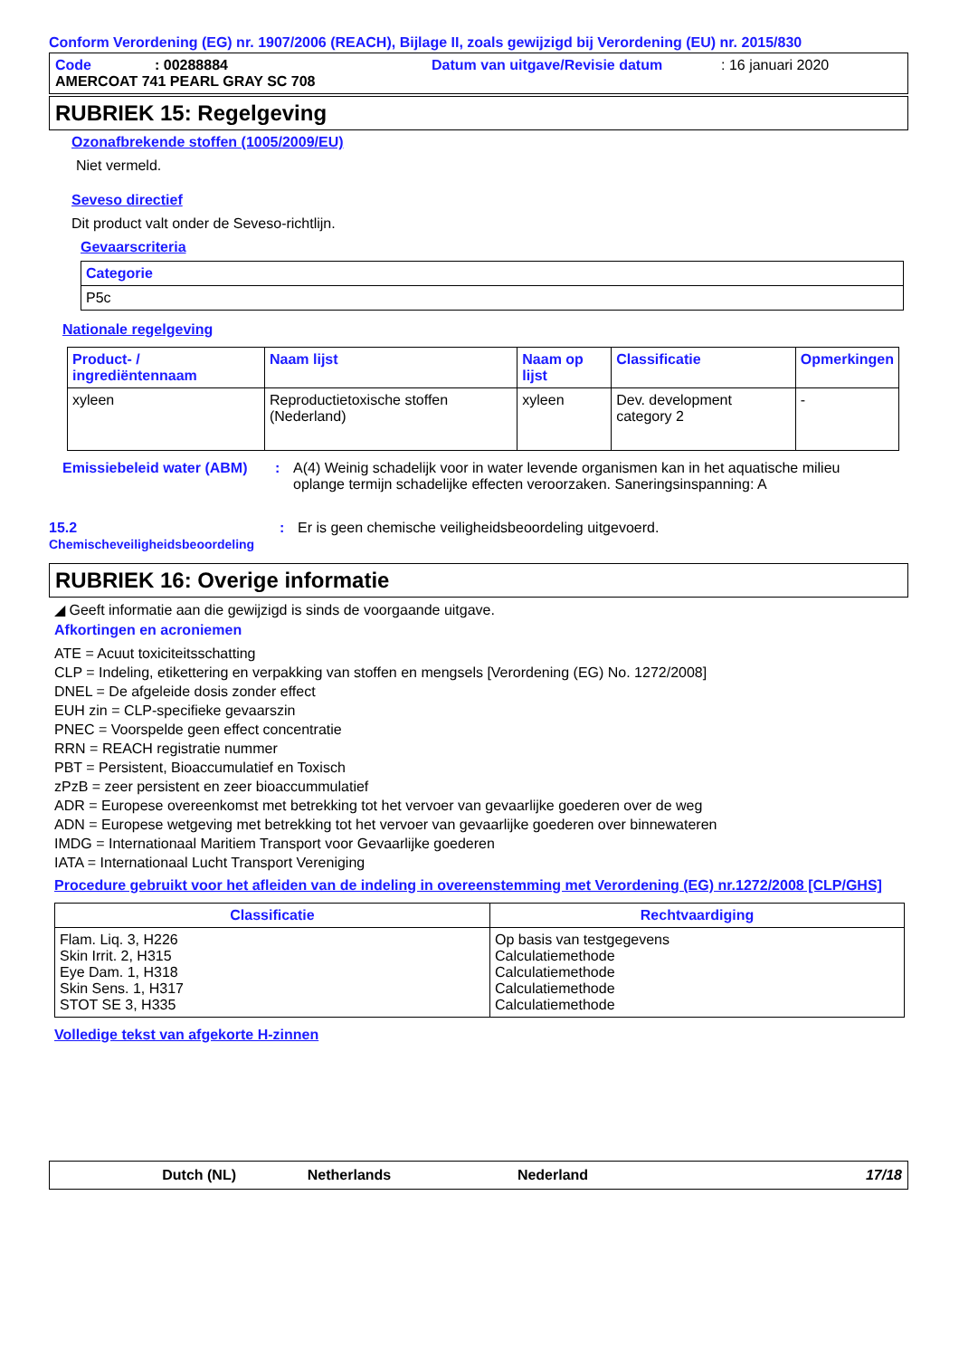Conform Verordening (EG) nr. 1907/2006 (REACH), Bijlage II, zoals gewijzigd bij Verordening (EU) nr. 2015/830
Code: 00288884 Datum van uitgave/Revisie datum: 16 januari 2020
AMERCOAT 741 PEARL GRAY SC 708
RUBRIEK 15: Regelgeving
Ozonafbrekende stoffen (1005/2009/EU)
Niet vermeld.
Seveso directief
Dit product valt onder de Seveso-richtlijn.
Gevaarscriteria
| Categorie |
| --- |
| P5c |
Nationale regelgeving
| Product- / ingrediëntennaam | Naam lijst | Naam op lijst | Classificatie | Opmerkingen |
| --- | --- | --- | --- | --- |
| xyleen | Reproductietoxische stoffen (Nederland) | xyleen | Dev. development category 2 | - |
Emissiebeleid water (ABM): A(4) Weinig schadelijk voor in water levende organismen kan in het aquatische milieu oplange termijn schadelijke effecten veroorzaken. Saneringsinspanning: A
15.2
Chemischeveiligheidsbeoordeling: Er is geen chemische veiligheidsbeoordeling uitgevoerd.
RUBRIEK 16: Overige informatie
◢ Geeft informatie aan die gewijzigd is sinds de voorgaande uitgave.
Afkortingen en acroniemen
ATE = Acuut toxiciteitsschatting
CLP = Indeling, etikettering en verpakking van stoffen en mengsels [Verordening (EG) No. 1272/2008]
DNEL = De afgeleide dosis zonder effect
EUH zin = CLP-specifieke gevaarszin
PNEC = Voorspelde geen effect concentratie
RRN = REACH registratie nummer
PBT = Persistent, Bioaccumulatief en Toxisch
zPzB = zeer persistent en zeer bioaccummulatief
ADR = Europese overeenkomst met betrekking tot het vervoer van gevaarlijke goederen over de weg
ADN = Europese wetgeving met betrekking tot het vervoer van gevaarlijke goederen over binnewateren
IMDG = Internationaal Maritiem Transport voor Gevaarlijke goederen
IATA = Internationaal Lucht Transport Vereniging
Procedure gebruikt voor het afleiden van de indeling in overeenstemming met Verordening (EG) nr.1272/2008 [CLP/GHS]
| Classificatie | Rechtvaardiging |
| --- | --- |
| Flam. Liq. 3, H226 Skin Irrit. 2, H315 Eye Dam. 1, H318 Skin Sens. 1, H317 STOT SE 3, H335 | Op basis van testgegevens Calculatiemethode Calculatiemethode Calculatiemethode Calculatiemethode |
Volledige tekst van afgekorte H-zinnen
Dutch (NL) Netherlands Nederland 17/18